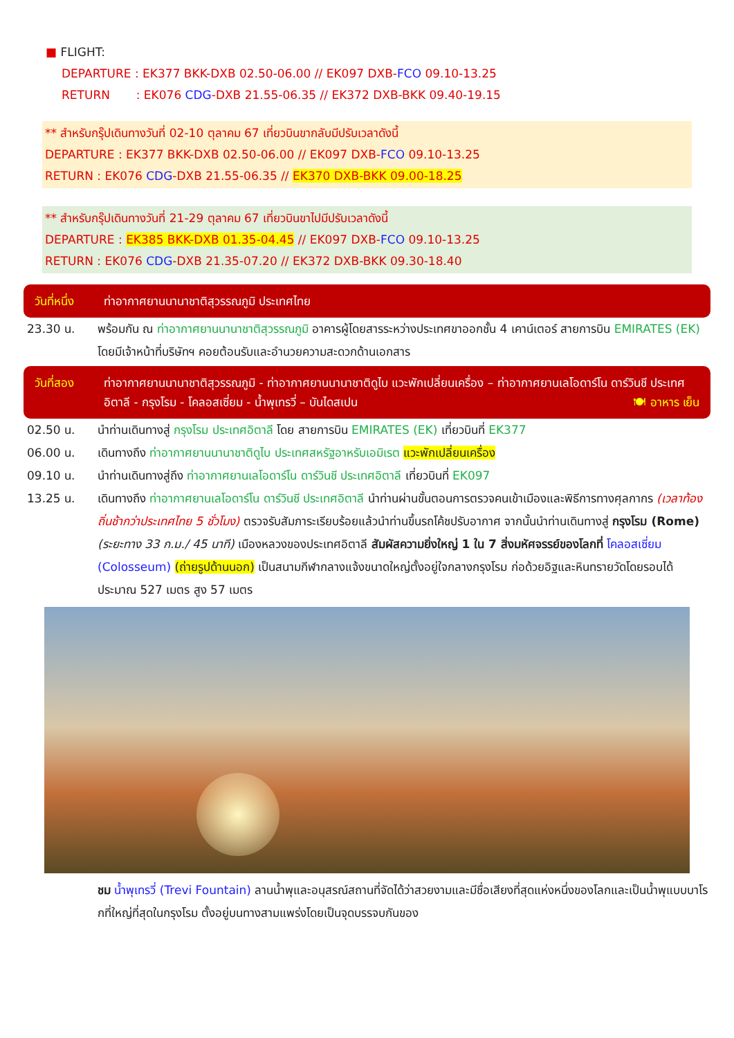■ FLIGHT:
DEPARTURE : EK377 BKK-DXB 02.50-06.00 // EK097 DXB-FCO 09.10-13.25
RETURN : EK076 CDG-DXB 21.55-06.35 // EK372 DXB-BKK 09.40-19.15
** สำหรับกรุ๊ปเดินทางวันที่ 02-10 ตุลาคม 67 เที่ยวบินขากลับมีปรับเวลาดังนี้
DEPARTURE : EK377 BKK-DXB 02.50-06.00 // EK097 DXB-FCO 09.10-13.25
RETURN : EK076 CDG-DXB 21.55-06.35 // EK370 DXB-BKK 09.00-18.25
** สำหรับกรุ๊ปเดินทางวันที่ 21-29 ตุลาคม 67 เที่ยวบินขาไปมีปรับเวลาดังนี้
DEPARTURE : EK385 BKK-DXB 01.35-04.45 // EK097 DXB-FCO 09.10-13.25
RETURN : EK076 CDG-DXB 21.35-07.20 // EK372 DXB-BKK 09.30-18.40
วันที่หนึ่ง ท่าอากาศยานนานาชาติสุวรรณภูมิ ประเทศไทย
23.30 น. พร้อมกัน ณ ท่าอากาศยานนานาชาติสุวรรณภูมิ อาคารผู้โดยสารระหว่างประเทศขาออกชั้น 4 เคาน์เตอร์ สายการบิน EMIRATES (EK) โดยมีเจ้าหน้าที่บริษัทฯ คอยต้อนรับและอำนวยความสะดวกด้านเอกสาร
วันที่สอง ท่าอากาศยานนานาชาติสุวรรณภูมิ - ท่าอากาศยานนานาชาติดูไบ แวะพักเปลี่ยนเครื่อง – ท่าอากาศยานเลโอดาร์โน ดาร์วินชี ประเทศอิตาลี - กรุงโรม - โคลอสเซี่ยม - น้ำพุเทรวี่ – บันไดสเปน 🍽 อาหาร เย็น
02.50 น. นำท่านเดินทางสู่ กรุงโรม ประเทศอิตาลี โดย สายการบิน EMIRATES (EK) เที่ยวบินที่ EK377
06.00 น. เดินทางถึง ท่าอากาศยานนานาชาติดูไบ ประเทศสหรัฐอาหรับเอมิเรต แวะพักเปลี่ยนเครื่อง
09.10 น. นำท่านเดินทางสู่ถึง ท่าอากาศยานเลโอดาร์โน ดาร์วินชี ประเทศอิตาลี เที่ยวบินที่ EK097
13.25 น. เดินทางถึง ท่าอากาศยานเลโอดาร์โน ดาร์วินชี ประเทศอิตาลี นำท่านผ่านขั้นตอนการตรวจคนเข้าเมืองและพิธีการทางศุลกากร (เวลาท้องถิ่นช้ากว่าประเทศไทย 5 ชั่วโมง) ตรวจรับสัมภาระเรียบร้อยแล้วนำท่านขึ้นรถโค้ชปรับอากาศ จากนั้นนำท่านเดินทางสู่ กรุงโรม (Rome) (ระยะทาง 33 ก.ม./ 45 นาที) เมืองหลวงของประเทศอิตาลี สัมผัสความยิ่งใหญ่ 1 ใน 7 สิ่งมหัศจรรย์ของโลกที่ โคลอสเซี่ยม (Colosseum) (ถ่ายรูปด้านนอก) เป็นสนามกีฬากลางแจ้งขนาดใหญ่ตั้งอยู่ใจกลางกรุงโรม ก่อด้วยอิฐและหินทรายวัดโดยรอบได้ประมาณ 527 เมตร สูง 57 เมตร
ชม น้ำพุเทรวี่ (Trevi Fountain) ลานน้ำพุและอนุสรณ์สถานที่จัดได้ว่าสวยงามและมีชื่อเสียงที่สุดแห่งหนึ่งของโลกและเป็นน้ำพุแบบบาโรกที่ใหญ่ที่สุดในกรุงโรม ตั้งอยู่บนทางสามแพร่งโดยเป็นจุดบรรจบกันของ